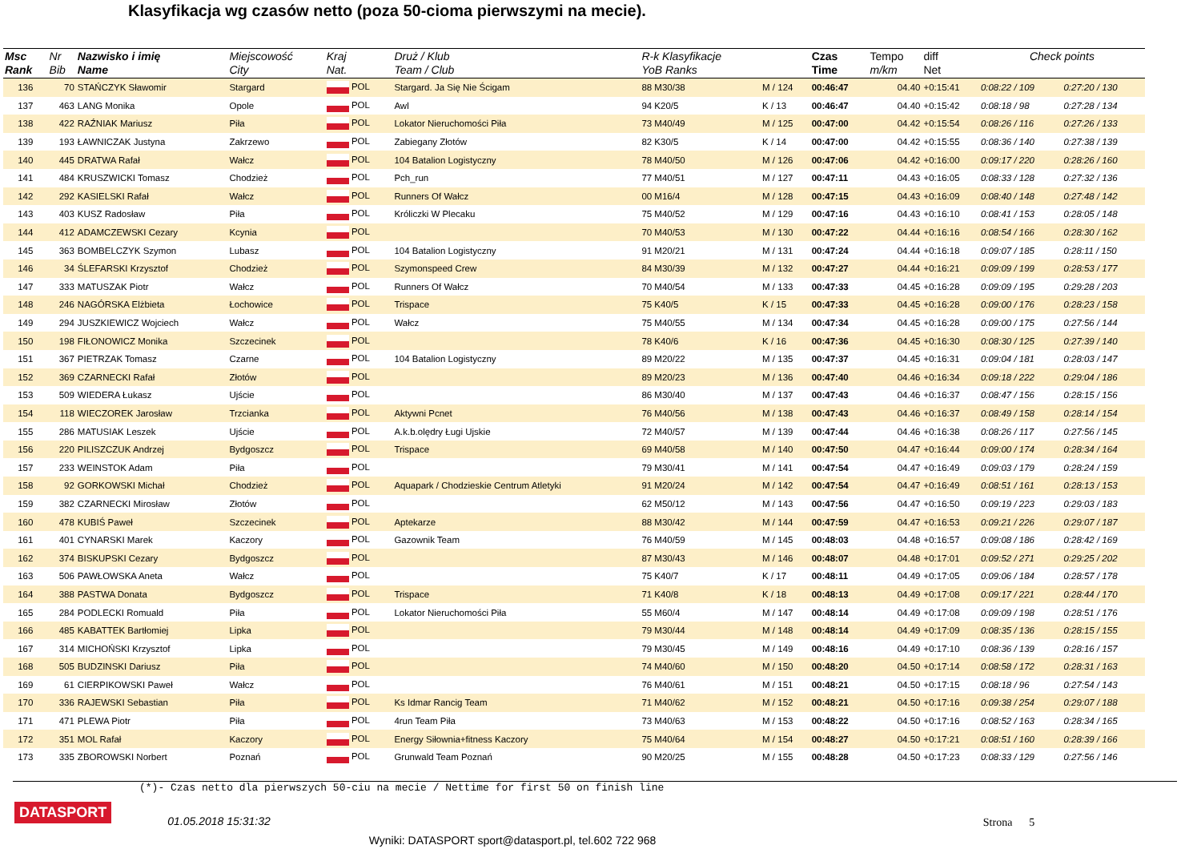Klasyfikacja wg czasów netto (poza 50-cioma pierwszymi na mecie).
| Msc Rank | Nr Bib | Nazwisko i imię Name | Miejscowość City | Kraj Nat. | Druż / Klub Team / Club | R-k Klasyfikacje YoB Ranks | | Czas Time | Tempo m/km | diff Net | Check points | |
| --- | --- | --- | --- | --- | --- | --- | --- | --- | --- | --- | --- | --- |
| 136 | 70 | STAŃCZYK Sławomir | Stargard | POL | Stargard. Ja Się Nie Ścigam | 88 M30/38 | M / 124 | 00:46:47 | 04.40 | +0:15:41 | 0:08:22 / 109 | 0:27:20 / 130 |
| 137 | 463 | LANG Monika | Opole | POL | Awl | 94 K20/5 | K / 13 | 00:46:47 | 04.40 | +0:15:42 | 0:08:18 / 98 | 0:27:28 / 134 |
| 138 | 422 | RAŹNIAK Mariusz | Piła | POL | Lokator Nieruchomości Piła | 73 M40/49 | M / 125 | 00:47:00 | 04.42 | +0:15:54 | 0:08:26 / 116 | 0:27:26 / 133 |
| 139 | 193 | ŁAWNICZAK Justyna | Zakrzewo | POL | Zabiegany Złotów | 82 K30/5 | K / 14 | 00:47:00 | 04.42 | +0:15:55 | 0:08:36 / 140 | 0:27:38 / 139 |
| 140 | 445 | DRATWA Rafał | Wałcz | POL | 104 Batalion Logistyczny | 78 M40/50 | M / 126 | 00:47:06 | 04.42 | +0:16:00 | 0:09:17 / 220 | 0:28:26 / 160 |
| 141 | 484 | KRUSZWICKI Tomasz | Chodzież | POL | Pch_run | 77 M40/51 | M / 127 | 00:47:11 | 04.43 | +0:16:05 | 0:08:33 / 128 | 0:27:32 / 136 |
| 142 | 292 | KASIELSKI Rafał | Wałcz | POL | Runners Of Wałcz | 00 M16/4 | M / 128 | 00:47:15 | 04.43 | +0:16:09 | 0:08:40 / 148 | 0:27:48 / 142 |
| 143 | 403 | KUSZ Radosław | Piła | POL | Króliczki W Plecaku | 75 M40/52 | M / 129 | 00:47:16 | 04.43 | +0:16:10 | 0:08:41 / 153 | 0:28:05 / 148 |
| 144 | 412 | ADAMCZEWSKI Cezary | Kcynia | POL | | 70 M40/53 | M / 130 | 00:47:22 | 04.44 | +0:16:16 | 0:08:54 / 166 | 0:28:30 / 162 |
| 145 | 363 | BOMBELCZYK Szymon | Lubasz | POL | 104 Batalion Logistyczny | 91 M20/21 | M / 131 | 00:47:24 | 04.44 | +0:16:18 | 0:09:07 / 185 | 0:28:11 / 150 |
| 146 | 34 | ŚLEFARSKI Krzysztof | Chodzież | POL | Szymonspeed Crew | 84 M30/39 | M / 132 | 00:47:27 | 04.44 | +0:16:21 | 0:09:09 / 199 | 0:28:53 / 177 |
| 147 | 333 | MATUSZAK Piotr | Wałcz | POL | Runners Of Wałcz | 70 M40/54 | M / 133 | 00:47:33 | 04.45 | +0:16:28 | 0:09:09 / 195 | 0:29:28 / 203 |
| 148 | 246 | NAGÓRSKA Elżbieta | Łochowice | POL | Trispace | 75 K40/5 | K / 15 | 00:47:33 | 04.45 | +0:16:28 | 0:09:00 / 176 | 0:28:23 / 158 |
| 149 | 294 | JUSZKIEWICZ Wojciech | Wałcz | POL | Wałcz | 75 M40/55 | M / 134 | 00:47:34 | 04.45 | +0:16:28 | 0:09:00 / 175 | 0:27:56 / 144 |
| 150 | 198 | FIŁONOWICZ Monika | Szczecinek | POL | | 78 K40/6 | K / 16 | 00:47:36 | 04.45 | +0:16:30 | 0:08:30 / 125 | 0:27:39 / 140 |
| 151 | 367 | PIETRZAK Tomasz | Czarne | POL | 104 Batalion Logistyczny | 89 M20/22 | M / 135 | 00:47:37 | 04.45 | +0:16:31 | 0:09:04 / 181 | 0:28:03 / 147 |
| 152 | 369 | CZARNECKI Rafał | Złotów | POL | | 89 M20/23 | M / 136 | 00:47:40 | 04.46 | +0:16:34 | 0:09:18 / 222 | 0:29:04 / 186 |
| 153 | 509 | WIEDERA Łukasz | Ujście | POL | | 86 M30/40 | M / 137 | 00:47:43 | 04.46 | +0:16:37 | 0:08:47 / 156 | 0:28:15 / 156 |
| 154 | 118 | WIECZOREK Jarosław | Trzcianka | POL | Aktywni Pcnet | 76 M40/56 | M / 138 | 00:47:43 | 04.46 | +0:16:37 | 0:08:49 / 158 | 0:28:14 / 154 |
| 155 | 286 | MATUSIAK Leszek | Ujście | POL | A.k.b.olędry Ługi Ujskie | 72 M40/57 | M / 139 | 00:47:44 | 04.46 | +0:16:38 | 0:08:26 / 117 | 0:27:56 / 145 |
| 156 | 220 | PILISZCZUK Andrzej | Bydgoszcz | POL | Trispace | 69 M40/58 | M / 140 | 00:47:50 | 04.47 | +0:16:44 | 0:09:00 / 174 | 0:28:34 / 164 |
| 157 | 233 | WEINSTOK Adam | Piła | POL | | 79 M30/41 | M / 141 | 00:47:54 | 04.47 | +0:16:49 | 0:09:03 / 179 | 0:28:24 / 159 |
| 158 | 92 | GORKOWSKI Michał | Chodzież | POL | Aquapark / Chodzieskie Centrum Atletyki | 91 M20/24 | M / 142 | 00:47:54 | 04.47 | +0:16:49 | 0:08:51 / 161 | 0:28:13 / 153 |
| 159 | 382 | CZARNECKI Mirosław | Złotów | POL | | 62 M50/12 | M / 143 | 00:47:56 | 04.47 | +0:16:50 | 0:09:19 / 223 | 0:29:03 / 183 |
| 160 | 478 | KUBIŚ Paweł | Szczecinek | POL | Aptekarze | 88 M30/42 | M / 144 | 00:47:59 | 04.47 | +0:16:53 | 0:09:21 / 226 | 0:29:07 / 187 |
| 161 | 401 | CYNARSKI Marek | Kaczory | POL | Gazownik Team | 76 M40/59 | M / 145 | 00:48:03 | 04.48 | +0:16:57 | 0:09:08 / 186 | 0:28:42 / 169 |
| 162 | 374 | BISKUPSKI Cezary | Bydgoszcz | POL | | 87 M30/43 | M / 146 | 00:48:07 | 04.48 | +0:17:01 | 0:09:52 / 271 | 0:29:25 / 202 |
| 163 | 506 | PAWŁOWSKA Aneta | Wałcz | POL | | 75 K40/7 | K / 17 | 00:48:11 | 04.49 | +0:17:05 | 0:09:06 / 184 | 0:28:57 / 178 |
| 164 | 388 | PASTWA Donata | Bydgoszcz | POL | Trispace | 71 K40/8 | K / 18 | 00:48:13 | 04.49 | +0:17:08 | 0:09:17 / 221 | 0:28:44 / 170 |
| 165 | 284 | PODLECKI Romuald | Piła | POL | Lokator Nieruchomości Piła | 55 M60/4 | M / 147 | 00:48:14 | 04.49 | +0:17:08 | 0:09:09 / 198 | 0:28:51 / 176 |
| 166 | 485 | KABATTEK Bartłomiej | Lipka | POL | | 79 M30/44 | M / 148 | 00:48:14 | 04.49 | +0:17:09 | 0:08:35 / 136 | 0:28:15 / 155 |
| 167 | 314 | MICHOŃSKI Krzysztof | Lipka | POL | | 79 M30/45 | M / 149 | 00:48:16 | 04.49 | +0:17:10 | 0:08:36 / 139 | 0:28:16 / 157 |
| 168 | 505 | BUDZINSKI Dariusz | Piła | POL | | 74 M40/60 | M / 150 | 00:48:20 | 04.50 | +0:17:14 | 0:08:58 / 172 | 0:28:31 / 163 |
| 169 | 61 | CIERPIKOWSKI Paweł | Wałcz | POL | | 76 M40/61 | M / 151 | 00:48:21 | 04.50 | +0:17:15 | 0:08:18 / 96 | 0:27:54 / 143 |
| 170 | 336 | RAJEWSKI Sebastian | Piła | POL | Ks Idmar Rancig Team | 71 M40/62 | M / 152 | 00:48:21 | 04.50 | +0:17:16 | 0:09:38 / 254 | 0:29:07 / 188 |
| 171 | 471 | PLEWA Piotr | Piła | POL | 4run Team Piła | 73 M40/63 | M / 153 | 00:48:22 | 04.50 | +0:17:16 | 0:08:52 / 163 | 0:28:34 / 165 |
| 172 | 351 | MOL Rafał | Kaczory | POL | Energy Siłownia+fitness Kaczory | 75 M40/64 | M / 154 | 00:48:27 | 04.50 | +0:17:21 | 0:08:51 / 160 | 0:28:39 / 166 |
| 173 | 335 | ZBOROWSKI Norbert | Poznań | POL | Grunwald Team Poznań | 90 M20/25 | M / 155 | 00:48:28 | 04.50 | +0:17:23 | 0:08:33 / 129 | 0:27:56 / 146 |
(*)- Czas netto dla pierwszych 50-ciu na mecie / Nettime for first 50 on finish line
DATASPORT 01.05.2018 15:31:32 Strona 5
Wyniki: DATASPORT sport@datasport.pl, tel.602 722 968